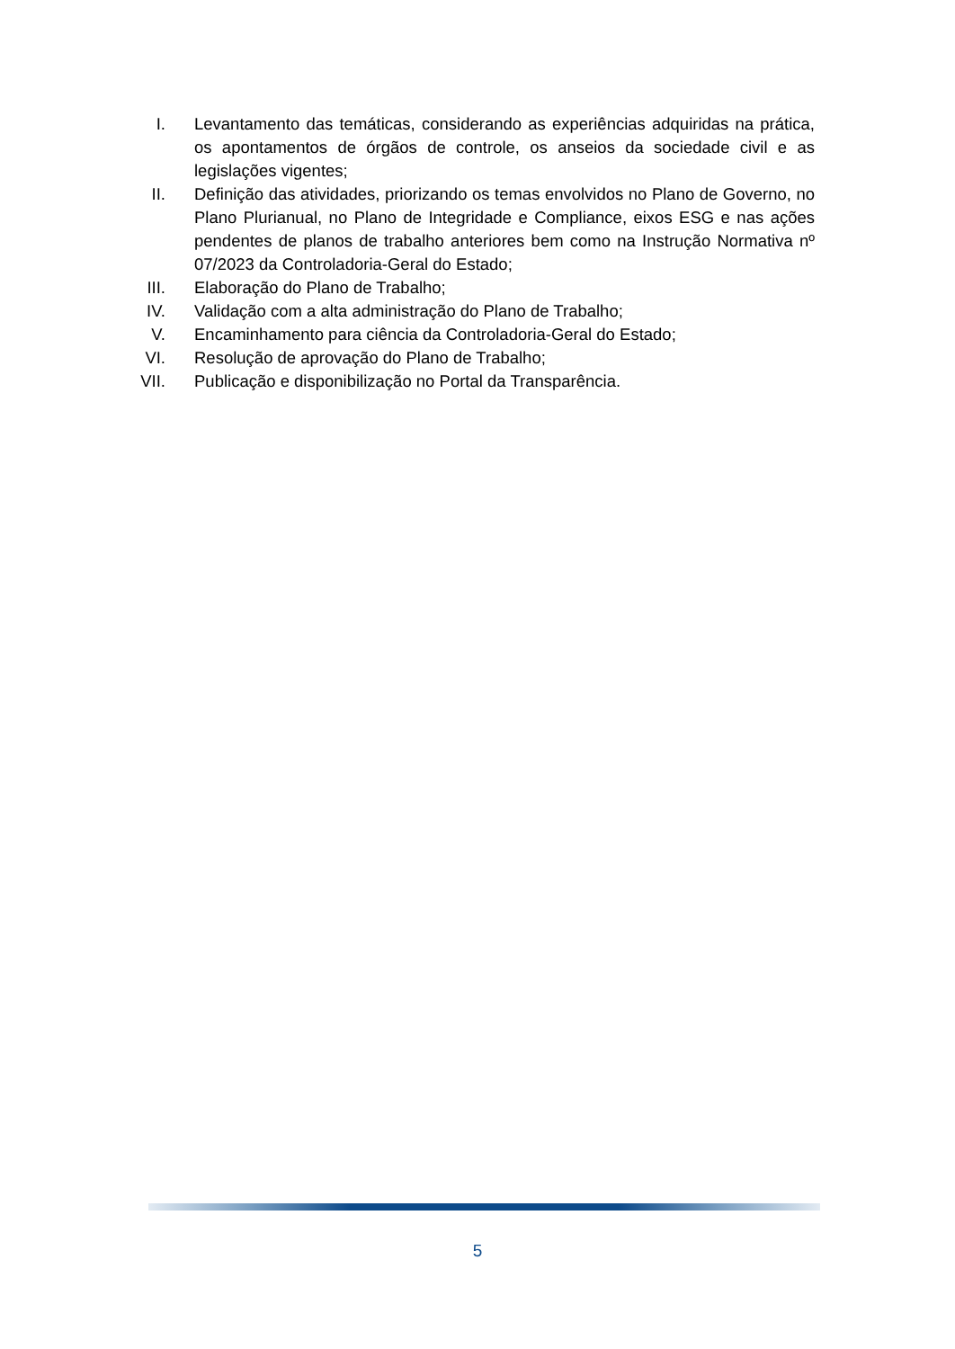I. Levantamento das temáticas, considerando as experiências adquiridas na prática, os apontamentos de órgãos de controle, os anseios da sociedade civil e as legislações vigentes;
II. Definição das atividades, priorizando os temas envolvidos no Plano de Governo, no Plano Plurianual, no Plano de Integridade e Compliance, eixos ESG e nas ações pendentes de planos de trabalho anteriores bem como na Instrução Normativa nº 07/2023 da Controladoria-Geral do Estado;
III.
Elaboração do Plano de Trabalho;
IV. Validação com a alta administração do Plano de Trabalho;
V. Encaminhamento para ciência da Controladoria-Geral do Estado;
VI. Resolução de aprovação do Plano de Trabalho;
VII.
Publicação e disponibilização no Portal da Transparência.
5